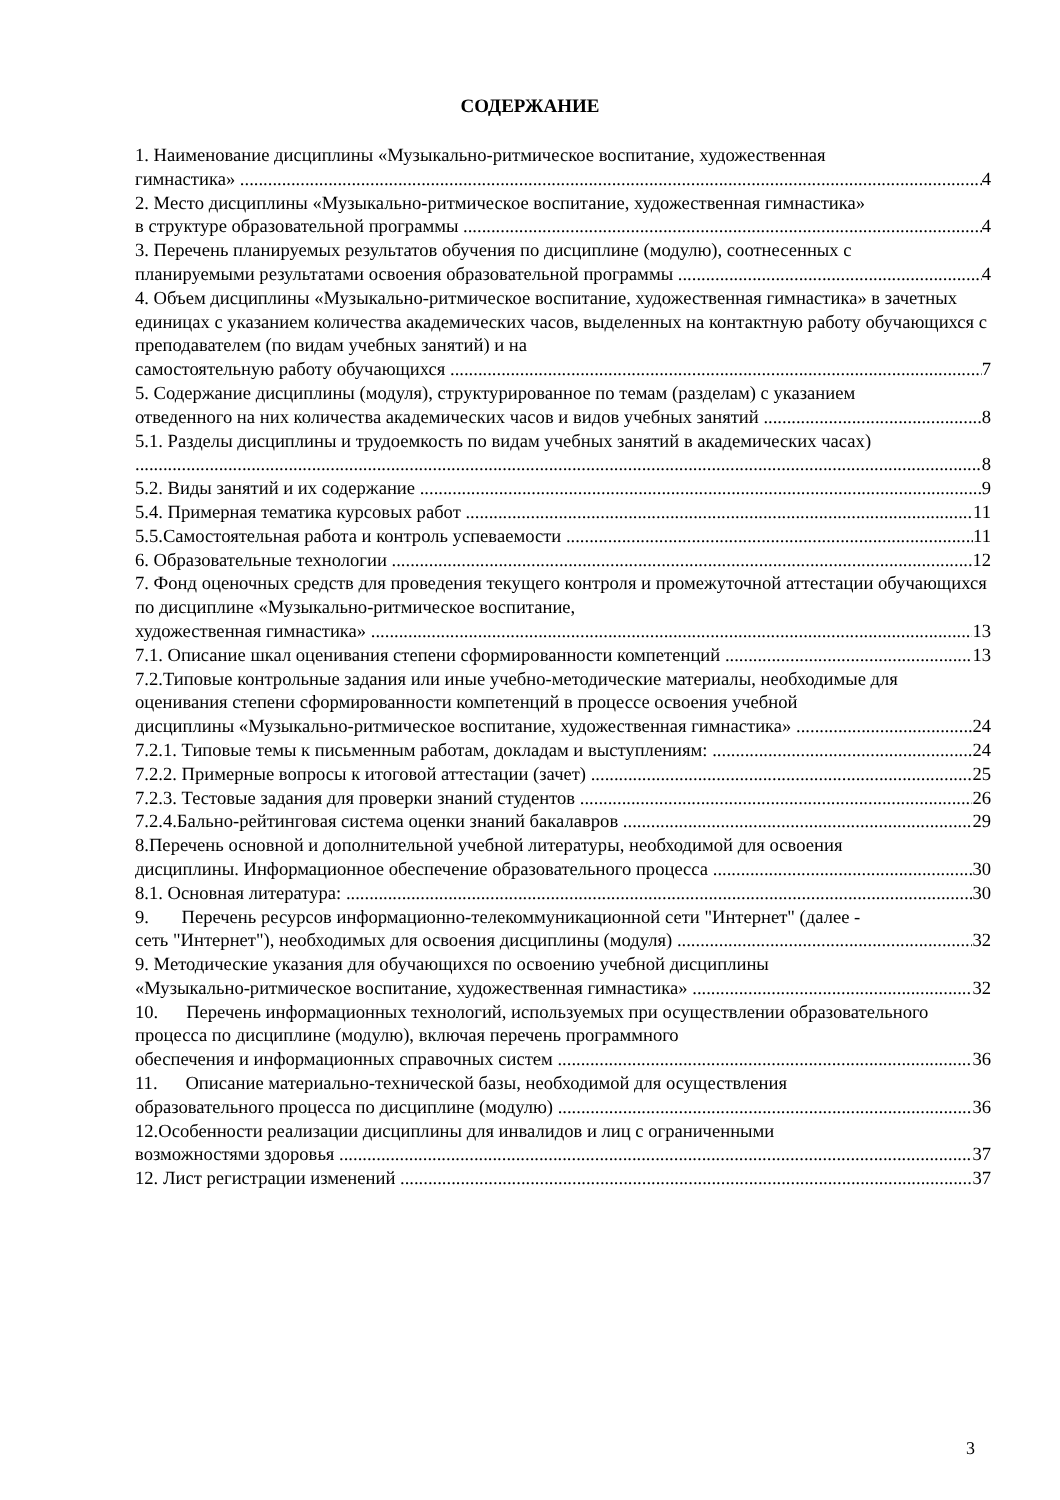СОДЕРЖАНИЕ
1. Наименование дисциплины «Музыкально-ритмическое воспитание, художественная
гимнастика» 4
2. Место дисциплины «Музыкально-ритмическое воспитание, художественная гимнастика»
в структуре образовательной программы 4
3. Перечень планируемых результатов обучения по дисциплине (модулю), соотнесенных с
планируемыми результатами освоения образовательной программы 4
4. Объем дисциплины «Музыкально-ритмическое воспитание, художественная гимнастика» в зачетных единицах с указанием количества академических часов, выделенных на контактную работу обучающихся с преподавателем (по видам учебных занятий) и на
самостоятельную работу обучающихся 7
5. Содержание дисциплины (модуля), структурированное по темам (разделам) с указанием
отведенного на них количества академических часов и видов учебных занятий 8
5.1. Разделы дисциплины и трудоемкость по видам учебных занятий в академических часах)
8
5.2. Виды занятий и их содержание 9
5.4. Примерная тематика курсовых работ 11
5.5.Самостоятельная работа и контроль успеваемости 11
6. Образовательные технологии 12
7. Фонд оценочных средств для проведения текущего контроля и промежуточной аттестации обучающихся по дисциплине «Музыкально-ритмическое воспитание,
художественная гимнастика» 13
7.1. Описание шкал оценивания степени сформированности компетенций 13
7.2.Типовые контрольные задания или иные учебно-методические материалы, необходимые для оценивания степени сформированности компетенций в процессе освоения учебной
дисциплины «Музыкально-ритмическое воспитание, художественная гимнастика» 24
7.2.1. Типовые темы к письменным работам, докладам и выступлениям: 24
7.2.2. Примерные вопросы к итоговой аттестации (зачет) 25
7.2.3. Тестовые задания для проверки знаний студентов 26
7.2.4.Бально-рейтинговая система оценки знаний бакалавров 29
8.Перечень основной и дополнительной учебной литературы, необходимой для освоения
дисциплины. Информационное обеспечение образовательного процесса 30
8.1. Основная литература: 30
9. Перечень ресурсов информационно-телекоммуникационной сети "Интернет" (далее -
сеть "Интернет"), необходимых для освоения дисциплины (модуля) 32
9. Методические указания для обучающихся по освоению учебной дисциплины
«Музыкально-ритмическое воспитание, художественная гимнастика» 32
10. Перечень информационных технологий, используемых при осуществлении образовательного процесса по дисциплине (модулю), включая перечень программного
обеспечения и информационных справочных систем 36
11. Описание материально-технической базы, необходимой для осуществления
образовательного процесса по дисциплине (модулю) 36
12.Особенности реализации дисциплины для инвалидов и лиц с ограниченными
возможностями здоровья 37
12. Лист регистрации изменений 37
3